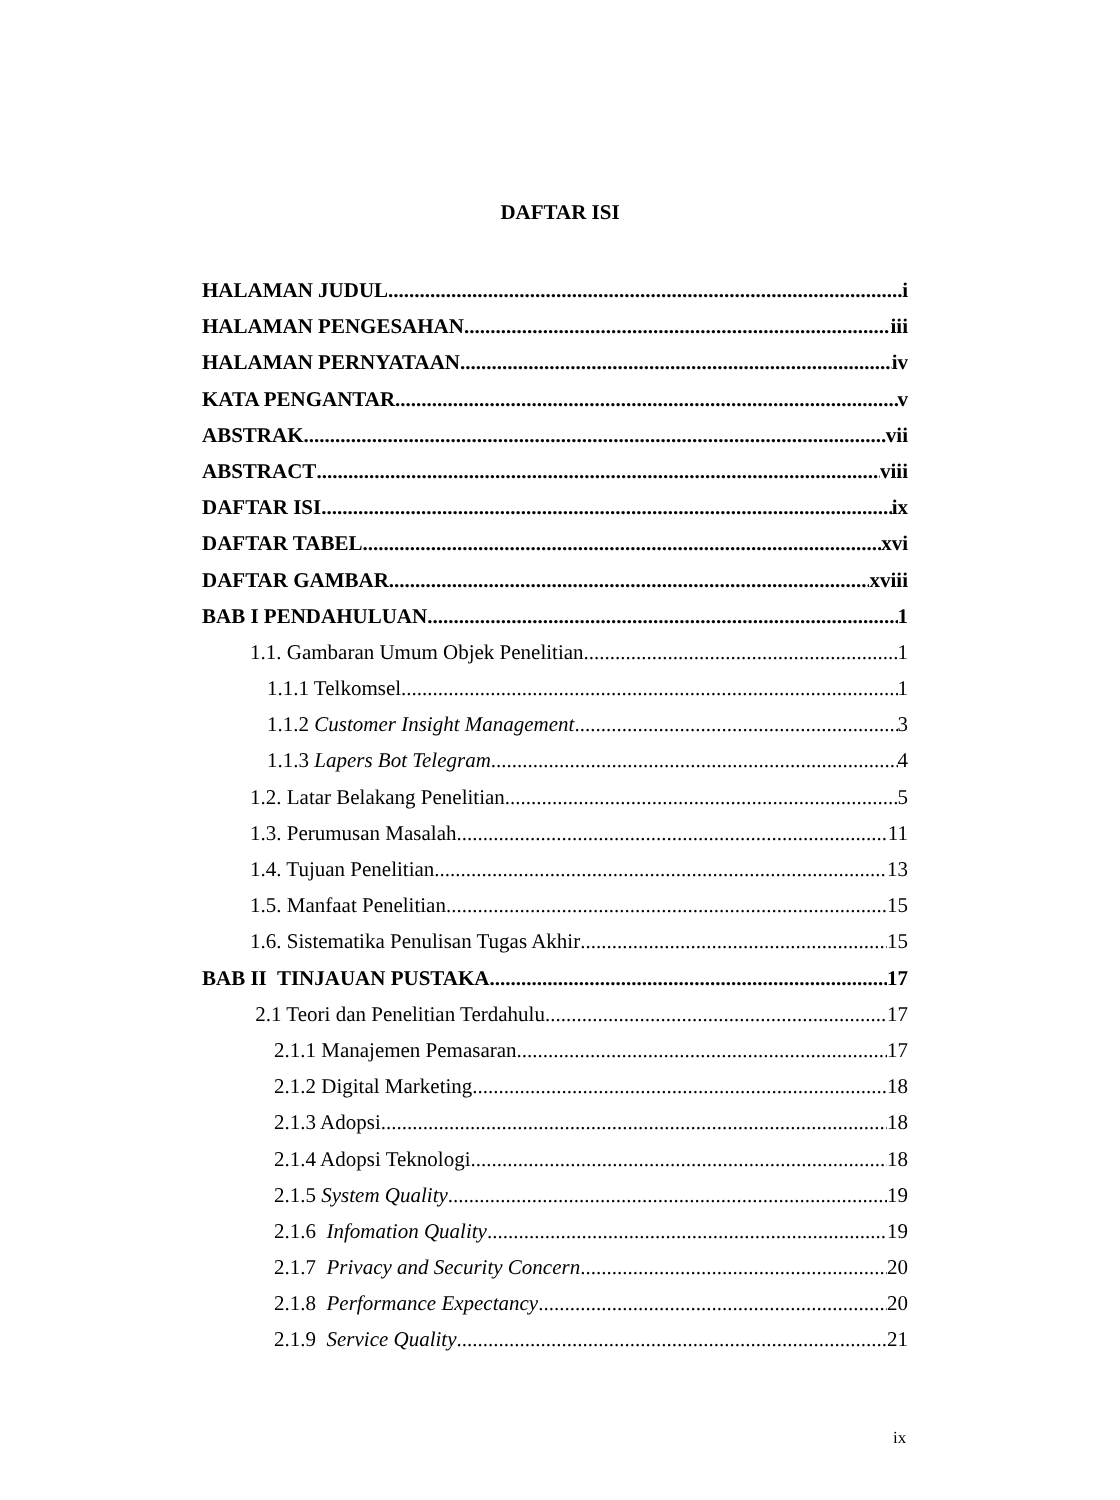DAFTAR ISI
HALAMAN JUDUL i
HALAMAN PENGESAHAN iii
HALAMAN PERNYATAAN iv
KATA PENGANTAR v
ABSTRAK vii
ABSTRACT viii
DAFTAR ISI ix
DAFTAR TABEL xvi
DAFTAR GAMBAR xviii
BAB I PENDAHULUAN 1
1.1. Gambaran Umum Objek Penelitian 1
1.1.1 Telkomsel 1
1.1.2 Customer Insight Management 3
1.1.3 Lapers Bot Telegram 4
1.2. Latar Belakang Penelitian 5
1.3. Perumusan Masalah 11
1.4. Tujuan Penelitian 13
1.5. Manfaat Penelitian 15
1.6. Sistematika Penulisan Tugas Akhir 15
BAB II TINJAUAN PUSTAKA 17
2.1 Teori dan Penelitian Terdahulu 17
2.1.1 Manajemen Pemasaran 17
2.1.2 Digital Marketing 18
2.1.3 Adopsi 18
2.1.4 Adopsi Teknologi 18
2.1.5 System Quality 19
2.1.6 Infomation Quality 19
2.1.7 Privacy and Security Concern 20
2.1.8 Performance Expectancy 20
2.1.9 Service Quality 21
ix